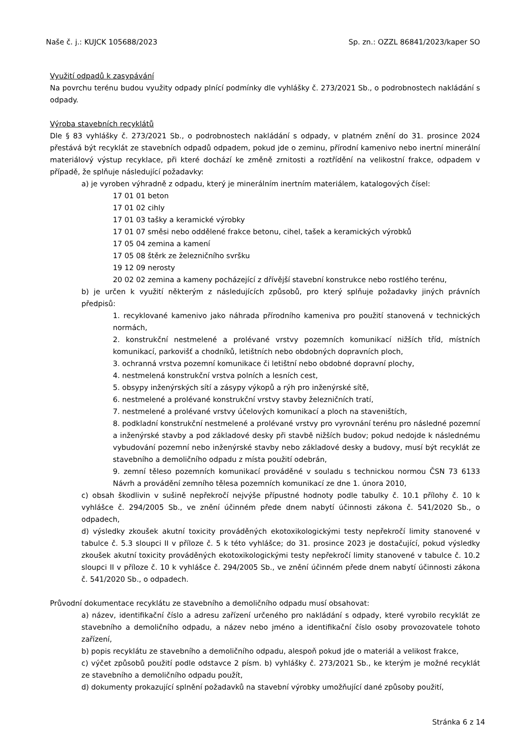Naše č. j.: KUJCK 105688/2023 Sp. zn.: OZZL 86841/2023/kaper SO
Využití odpadů k zasypávání
Na povrchu terénu budou využity odpady plnící podmínky dle vyhlášky č. 273/2021 Sb., o podrobnostech nakládání s odpady.
Výroba stavebních recyklátů
Dle § 83 vyhlášky č. 273/2021 Sb., o podrobnostech nakládání s odpady, v platném znění do 31. prosince 2024 přestává být recyklát ze stavebních odpadů odpadem, pokud jde o zeminu, přírodní kamenivo nebo inertní minerální materiálový výstup recyklace, při které dochází ke změně zrnitosti a roztřídění na velikostní frakce, odpadem v případě, že splňuje následující požadavky:
a) je vyroben výhradně z odpadu, který je minerálním inertním materiálem, katalogových čísel:
17 01 01 beton
17 01 02 cihly
17 01 03 tašky a keramické výrobky
17 01 07 směsi nebo oddělené frakce betonu, cihel, tašek a keramických výrobků
17 05 04 zemina a kamení
17 05 08 štěrk ze železničního svršku
19 12 09 nerosty
20 02 02 zemina a kameny pocházející z dřívější stavební konstrukce nebo rostlého terénu,
b) je určen k využití některým z následujících způsobů, pro který splňuje požadavky jiných právních předpisů:
1. recyklované kamenivo jako náhrada přírodního kameniva pro použití stanovená v technických normách,
2. konstrukční nestmelené a prolévané vrstvy pozemních komunikací nižších tříd, místních komunikací, parkovišť a chodníků, letištních nebo obdobných dopravních ploch,
3. ochranná vrstva pozemní komunikace či letištní nebo obdobné dopravní plochy,
4. nestmelená konstrukční vrstva polních a lesních cest,
5. obsypy inženýrských sítí a zásypy výkopů a rýh pro inženýrské sítě,
6. nestmelené a prolévané konstrukční vrstvy stavby železničních tratí,
7. nestmelené a prolévané vrstvy účelových komunikací a ploch na staveništích,
8. podkladní konstrukční nestmelené a prolévané vrstvy pro vyrovnání terénu pro následné pozemní a inženýrské stavby a pod základové desky při stavbě nižších budov; pokud nedojde k následnému vybudování pozemní nebo inženýrské stavby nebo základové desky a budovy, musí být recyklát ze stavebního a demoličního odpadu z místa použití odebrán,
9. zemní těleso pozemních komunikací prováděné v souladu s technickou normou ČSN 73 6133 Návrh a provádění zemního tělesa pozemních komunikací ze dne 1. února 2010,
c) obsah škodlivin v sušině nepřekročí nejvýše přípustné hodnoty podle tabulky č. 10.1 přílohy č. 10 k vyhlášce č. 294/2005 Sb., ve znění účinném přede dnem nabytí účinnosti zákona č. 541/2020 Sb., o odpadech,
d) výsledky zkoušek akutní toxicity prováděných ekotoxikologickými testy nepřekročí limity stanovené v tabulce č. 5.3 sloupci II v příloze č. 5 k této vyhlášce; do 31. prosince 2023 je dostačující, pokud výsledky zkoušek akutní toxicity prováděných ekotoxikologickými testy nepřekročí limity stanovené v tabulce č. 10.2 sloupci II v příloze č. 10 k vyhlášce č. 294/2005 Sb., ve znění účinném přede dnem nabytí účinnosti zákona č. 541/2020 Sb., o odpadech.
Průvodní dokumentace recyklátu ze stavebního a demoličního odpadu musí obsahovat:
a) název, identifikační číslo a adresu zařízení určeného pro nakládání s odpady, které vyrobilo recyklát ze stavebního a demoličního odpadu, a název nebo jméno a identifikační číslo osoby provozovatele tohoto zařízení,
b) popis recyklátu ze stavebního a demoličního odpadu, alespoň pokud jde o materiál a velikost frakce,
c) výčet způsobů použití podle odstavce 2 písm. b) vyhlášky č. 273/2021 Sb., ke kterým je možné recyklát ze stavebního a demoličního odpadu použít,
d) dokumenty prokazující splnění požadavků na stavební výrobky umožňující dané způsoby použití,
Stránka 6 z 14